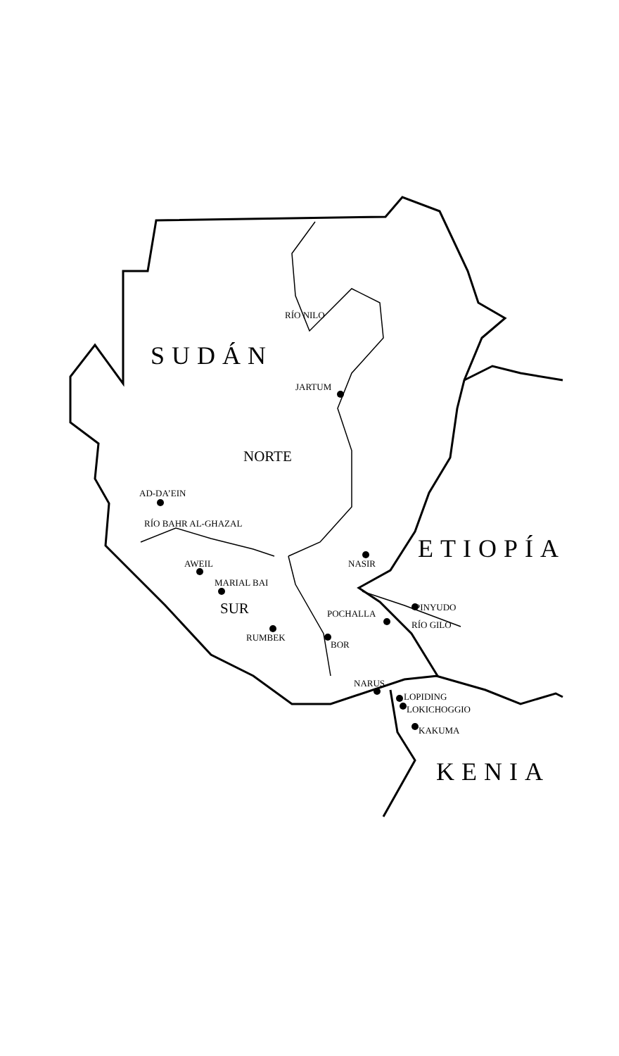RÍO NILO
SUDÁN
JARTUM
NORTE
AD-DA’EIN
RÍO BAHR AL-GHAZAL
ETIOPÍA
AWEIL NASIR
MARIAL BAI
SUR PINYUDO
POCHALLA
RÍO GILO
RUMBEK
BOR
NARUS
LOPIDING
LOKICHOGGIO
KAKUMA
KENIA